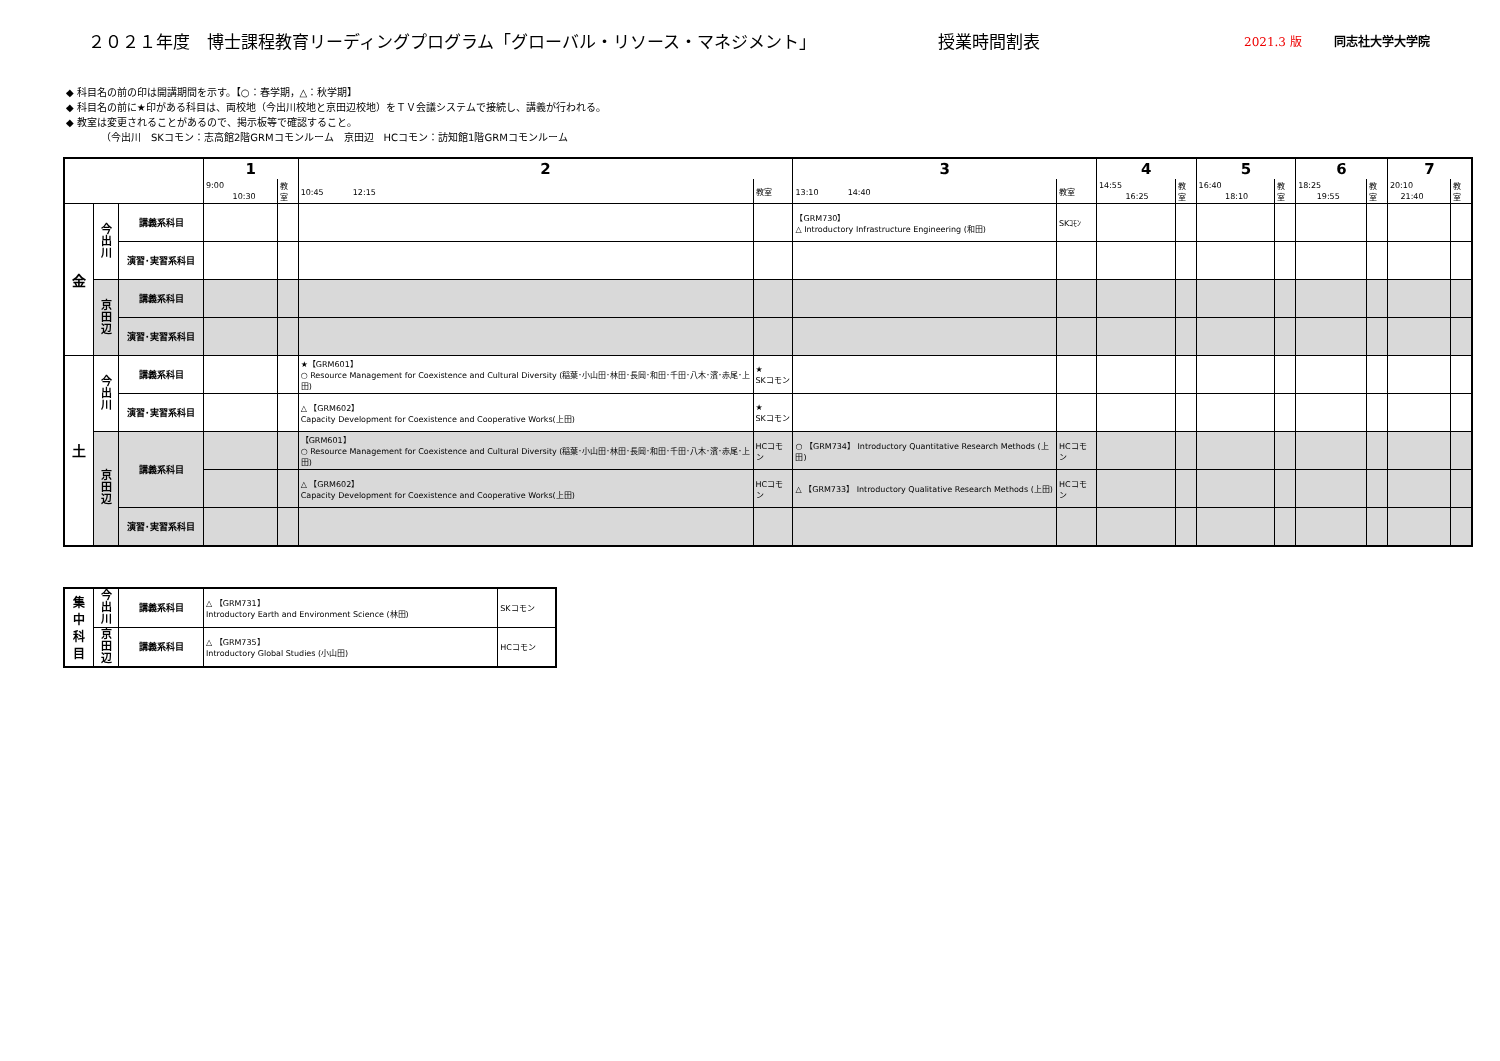２０２１年度　博士課程教育リーディングプログラム「グローバル・リソース・マネジメント」 授業時間割表 2021.3 版 同志社大学大学院
◆ 科目名の前の印は開講期間を示す。【○：春学期，△：秋学期】
◆ 科目名の前に★印がある科目は、両校地（今出川校地と京田辺校地）をＴＶ会議システムで接続し、講義が行われる。
◆ 教室は変更されることがあるので、掲示板等で確認すること。
　　　　（今出川　SKコモン：志高館2階GRMコモンルーム　京田辺　HCコモン：訪知館1階GRMコモンルーム
| | | | 1 | | 2 | | 3 | | 4 | | 5 | | 6 | | 7 | |
| | | | 9:00 10:30 | 教室 | 10:45 12:15 | 教室 | 13:10 14:40 | 教室 | 14:55 16:25 | 教室 | 16:40 18:10 | 教室 | 18:25 19:55 | 教室 | 20:10 21:40 | 教室 |
| 金 | 今 出 川 | 講義系科目 | | | | | 【GRM730】 △ Introductory Infrastructure Engineering (和田) | SKｺﾓﾝ | | | | | | | | |
| | | 演習･実習系科目 | | | | | | | | | | | | | | |
| | 京 田 辺 | 講義系科目 | | | | | | | | | | | | | | |
| | | 演習･実習系科目 | | | | | | | | | | | | | | |
| 土 | 今 出 川 | 講義系科目 | | | ★【GRM601】 ○ Resource Management for Coexistence and Cultural Diversity (稲葉･小山田･林田･長岡･和田･千田･八木･濱･赤尾･上田) | ★ SKコモン | | | | | | | | | | |
| | | 演習･実習系科目 | | | △ 【GRM602】 Capacity Development for Coexistence and Cooperative Works(上田) | ★ SKコモン | | | | | | | | | | |
| | 京 田 辺 | 講義系科目 | | | 【GRM601】 ○ Resource Management for Coexistence and Cultural Diversity (稲葉･小山田･林田･長岡･和田･千田･八木･濱･赤尾･上田) | HCコモン | ○ 【GRM734】 Introductory Quantitative Research Methods (上田) | HCコモン | | | | | | | | |
| | | | | | △ 【GRM602】 Capacity Development for Coexistence and Cooperative Works(上田) | HCコモン | △ 【GRM733】 Introductory Qualitative Research Methods (上田) | HCコモン | | | | | | | | |
| | | 演習･実習系科目 | | | | | | | | | | | | | | |
| 集 中 科 目 | 今 出 川 | 講義系科目 | △ 【GRM731】 Introductory Earth and Environment Science (林田) | SKコモン |
| | 京 田 辺 | 講義系科目 | △ 【GRM735】 Introductory Global Studies (小山田) | HCコモン |